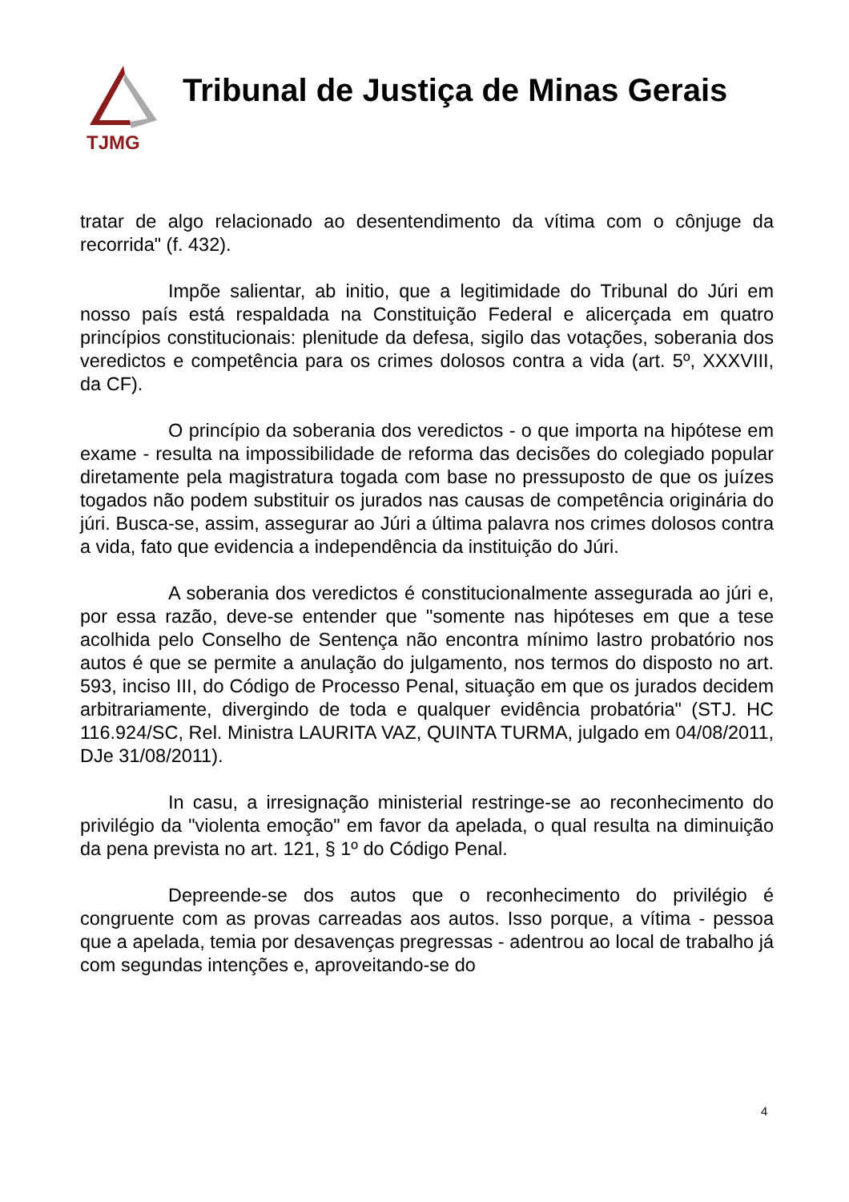TJMG
Tribunal de Justiça de Minas Gerais
tratar de algo relacionado ao desentendimento da vítima com o cônjuge da recorrida" (f. 432).
Impõe salientar, ab initio, que a legitimidade do Tribunal do Júri em nosso país está respaldada na Constituição Federal e alicerçada em quatro princípios constitucionais: plenitude da defesa, sigilo das votações, soberania dos veredictos e competência para os crimes dolosos contra a vida (art. 5º, XXXVIII, da CF).
O princípio da soberania dos veredictos - o que importa na hipótese em exame - resulta na impossibilidade de reforma das decisões do colegiado popular diretamente pela magistratura togada com base no pressuposto de que os juízes togados não podem substituir os jurados nas causas de competência originária do júri. Busca-se, assim, assegurar ao Júri a última palavra nos crimes dolosos contra a vida, fato que evidencia a independência da instituição do Júri.
A soberania dos veredictos é constitucionalmente assegurada ao júri e, por essa razão, deve-se entender que "somente nas hipóteses em que a tese acolhida pelo Conselho de Sentença não encontra mínimo lastro probatório nos autos é que se permite a anulação do julgamento, nos termos do disposto no art. 593, inciso III, do Código de Processo Penal, situação em que os jurados decidem arbitrariamente, divergindo de toda e qualquer evidência probatória" (STJ. HC 116.924/SC, Rel. Ministra LAURITA VAZ, QUINTA TURMA, julgado em 04/08/2011, DJe 31/08/2011).
In casu, a irresignação ministerial restringe-se ao reconhecimento do privilégio da "violenta emoção" em favor da apelada, o qual resulta na diminuição da pena prevista no art. 121, § 1º do Código Penal.
Depreende-se dos autos que o reconhecimento do privilégio é congruente com as provas carreadas aos autos. Isso porque, a vítima - pessoa que a apelada, temia por desavenças pregressas - adentrou ao local de trabalho já com segundas intenções e, aproveitando-se do
4